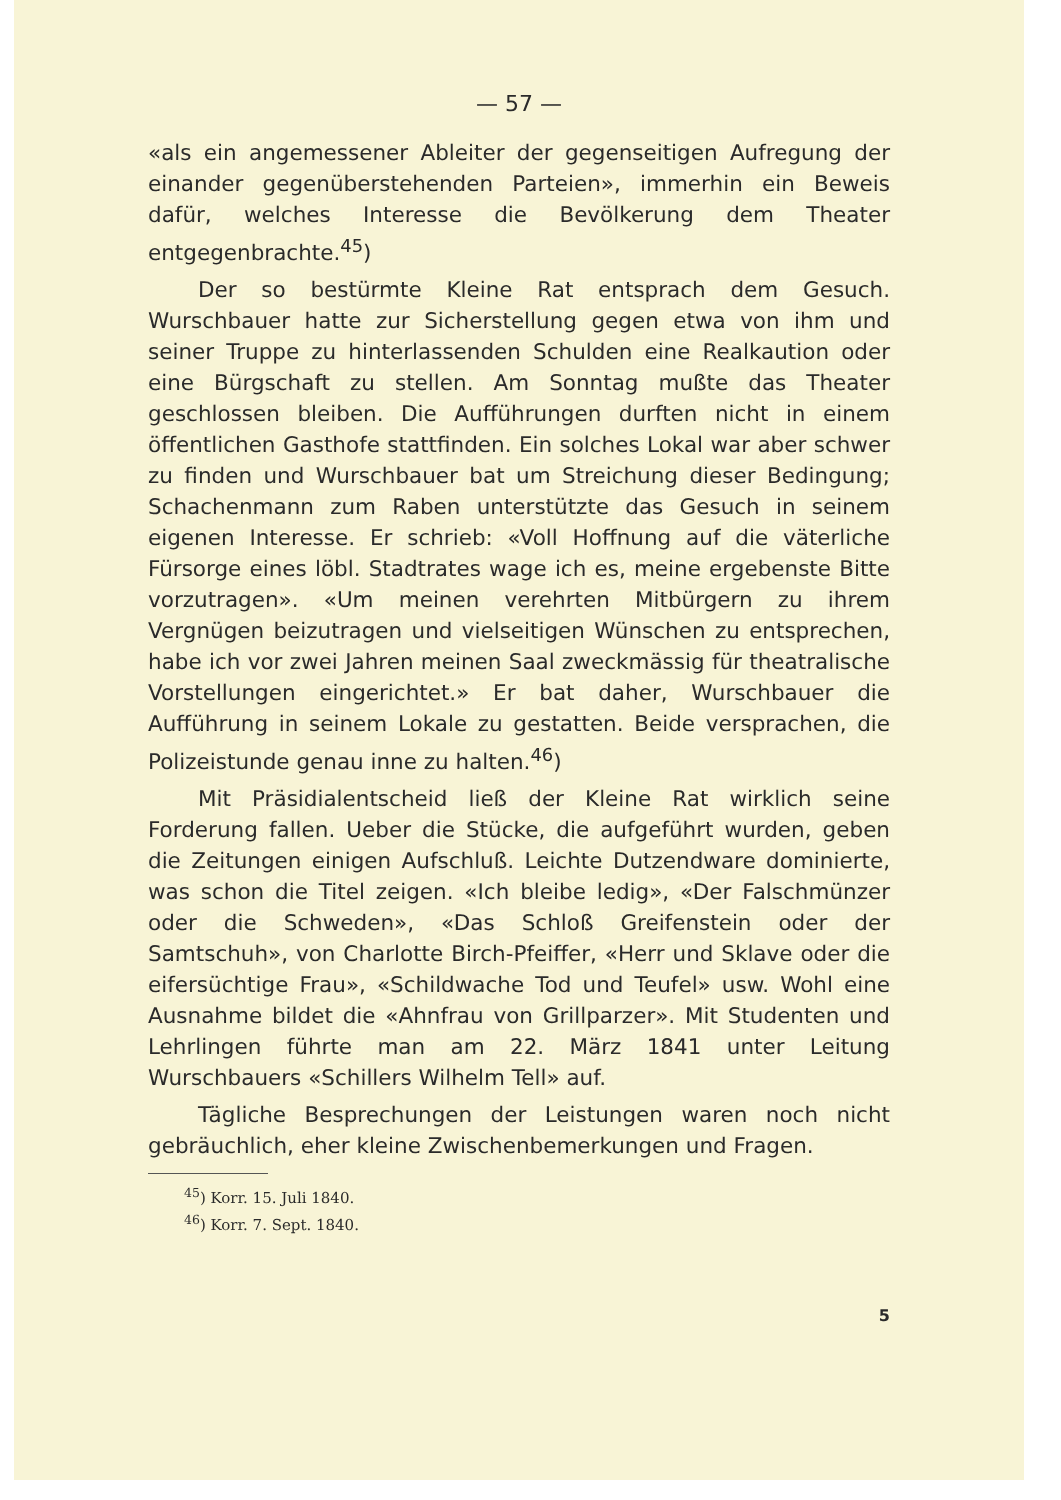— 57 —
«als ein angemessener Ableiter der gegenseitigen Aufregung der einander gegenüberstehenden Parteien», immerhin ein Beweis dafür, welches Interesse die Bevölkerung dem Theater entgegenbrachte.<sup>45</sup>)
Der so bestürmte Kleine Rat entsprach dem Gesuch. Wurschbauer hatte zur Sicherstellung gegen etwa von ihm und seiner Truppe zu hinterlassenden Schulden eine Realkaution oder eine Bürgschaft zu stellen. Am Sonntag mußte das Theater geschlossen bleiben. Die Aufführungen durften nicht in einem öffentlichen Gasthofe stattfinden. Ein solches Lokal war aber schwer zu finden und Wurschbauer bat um Streichung dieser Bedingung; Schachenmann zum Raben unterstützte das Gesuch in seinem eigenen Interesse. Er schrieb: «Voll Hoffnung auf die väterliche Fürsorge eines löbl. Stadtrates wage ich es, meine ergebenste Bitte vorzutragen». «Um meinen verehrten Mitbürgern zu ihrem Vergnügen beizutragen und vielseitigen Wünschen zu entsprechen, habe ich vor zwei Jahren meinen Saal zweckmässig für theatralische Vorstellungen eingerichtet.» Er bat daher, Wurschbauer die Aufführung in seinem Lokale zu gestatten. Beide versprachen, die Polizeistunde genau inne zu halten.<sup>46</sup>)
Mit Präsidialentscheid ließ der Kleine Rat wirklich seine Forderung fallen. Ueber die Stücke, die aufgeführt wurden, geben die Zeitungen einigen Aufschluß. Leichte Dutzendware dominierte, was schon die Titel zeigen. «Ich bleibe ledig», «Der Falschmünzer oder die Schweden», «Das Schloß Greifenstein oder der Samtschuh», von Charlotte Birch-Pfeiffer, «Herr und Sklave oder die eifersüchtige Frau», «Schildwache Tod und Teufel» usw. Wohl eine Ausnahme bildet die «Ahnfrau von Grillparzer». Mit Studenten und Lehrlingen führte man am 22. März 1841 unter Leitung Wurschbauers «Schillers Wilhelm Tell» auf.
Tägliche Besprechungen der Leistungen waren noch nicht gebräuchlich, eher kleine Zwischenbemerkungen und Fragen.
<sup>45</sup>) Korr. 15. Juli 1840.
<sup>46</sup>) Korr. 7. Sept. 1840.
5